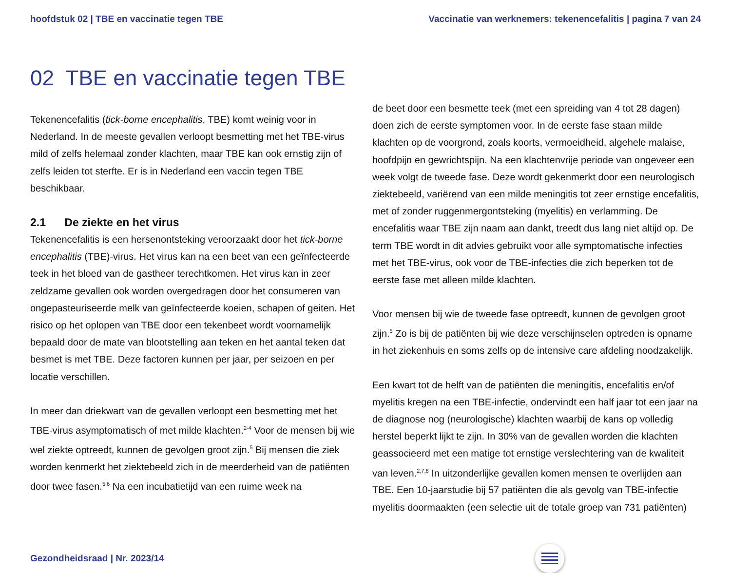hoofdstuk 02 | TBE en vaccinatie tegen TBE
Vaccinatie van werknemers: tekenencefalitis | pagina 7 van 24
02 TBE en vaccinatie tegen TBE
Tekenencefalitis (tick-borne encephalitis, TBE) komt weinig voor in Nederland. In de meeste gevallen verloopt besmetting met het TBE-virus mild of zelfs helemaal zonder klachten, maar TBE kan ook ernstig zijn of zelfs leiden tot sterfte. Er is in Nederland een vaccin tegen TBE beschikbaar.
2.1 De ziekte en het virus
Tekenencefalitis is een hersenontsteking veroorzaakt door het tick-borne encephalitis (TBE)-virus. Het virus kan na een beet van een geïnfecteerde teek in het bloed van de gastheer terechtkomen. Het virus kan in zeer zeldzame gevallen ook worden overgedragen door het consumeren van ongepasteuriseerde melk van geïnfecteerde koeien, schapen of geiten. Het risico op het oplopen van TBE door een tekenbeet wordt voornamelijk bepaald door de mate van blootstelling aan teken en het aantal teken dat besmet is met TBE. Deze factoren kunnen per jaar, per seizoen en per locatie verschillen.
In meer dan driekwart van de gevallen verloopt een besmetting met het TBE-virus asymptomatisch of met milde klachten.<sup>2-4</sup> Voor de mensen bij wie wel ziekte optreedt, kunnen de gevolgen groot zijn.<sup>5</sup> Bij mensen die ziek worden kenmerkt het ziektebeeld zich in de meerderheid van de patiënten door twee fasen.<sup>5,6</sup> Na een incubatietijd van een ruime week na
de beet door een besmette teek (met een spreiding van 4 tot 28 dagen) doen zich de eerste symptomen voor. In de eerste fase staan milde klachten op de voorgrond, zoals koorts, vermoeidheid, algehele malaise, hoofdpijn en gewrichtspijn. Na een klachtenvrije periode van ongeveer een week volgt de tweede fase. Deze wordt gekenmerkt door een neurologisch ziektebeeld, variërend van een milde meningitis tot zeer ernstige encefalitis, met of zonder ruggenmergontsteking (myelitis) en verlamming. De encefalitis waar TBE zijn naam aan dankt, treedt dus lang niet altijd op. De term TBE wordt in dit advies gebruikt voor alle symptomatische infecties met het TBE-virus, ook voor de TBE-infecties die zich beperken tot de eerste fase met alleen milde klachten.
Voor mensen bij wie de tweede fase optreedt, kunnen de gevolgen groot zijn.<sup>5</sup> Zo is bij de patiënten bij wie deze verschijnselen optreden is opname in het ziekenhuis en soms zelfs op de intensive care afdeling noodzakelijk.
Een kwart tot de helft van de patiënten die meningitis, encefalitis en/of myelitis kregen na een TBE-infectie, ondervindt een half jaar tot een jaar na de diagnose nog (neurologische) klachten waarbij de kans op volledig herstel beperkt lijkt te zijn. In 30% van de gevallen worden die klachten geassocieerd met een matige tot ernstige verslechtering van de kwaliteit van leven.<sup>2,7,8</sup> In uitzonderlijke gevallen komen mensen te overlijden aan TBE. Een 10-jaarstudie bij 57 patiënten die als gevolg van TBE-infectie myelitis doormaakten (een selectie uit de totale groep van 731 patiënten)
Gezondheidsraad | Nr. 2023/14